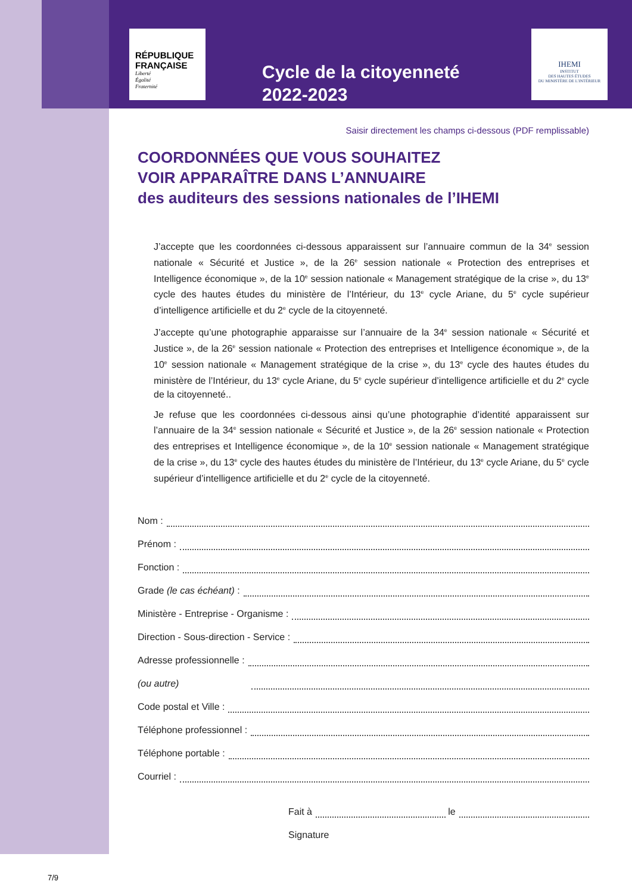RÉPUBLIQUE FRANÇAISE
Liberté
Égalité
Fraternité
Cycle de la citoyenneté
2022-2023
IHEMI
INSTITUT
DES HAUTES ÉTUDES
DU MINISTÈRE DE L'INTÉRIEUR
Saisir directement les champs ci-dessous (PDF remplissable)
COORDONNÉES QUE VOUS SOUHAITEZ
VOIR APPARAÎTRE DANS L’ANNUAIRE
des auditeurs des sessions nationales de l’IHEMI
J’accepte que les coordonnées ci-dessous apparaissent sur l’annuaire commun de la 34<sup>e</sup> session nationale « Sécurité et Justice », de la 26<sup>e</sup> session nationale « Protection des entreprises et Intelligence économique », de la 10<sup>e</sup> session nationale « Management stratégique de la crise », du 13<sup>e</sup> cycle des hautes études du ministère de l’Intérieur, du 13<sup>e</sup> cycle Ariane, du 5<sup>e</sup> cycle supérieur d’intelligence artificielle et du 2<sup>e</sup> cycle de la citoyenneté.
J’accepte qu’une photographie apparaisse sur l’annuaire de la 34<sup>e</sup> session nationale « Sécurité et Justice », de la 26<sup>e</sup> session nationale « Protection des entreprises et Intelligence économique », de la 10<sup>e</sup> session nationale « Management stratégique de la crise », du 13<sup>e</sup> cycle des hautes études du ministère de l’Intérieur, du 13<sup>e</sup> cycle Ariane, du 5<sup>e</sup> cycle supérieur d’intelligence artificielle et du 2<sup>e</sup> cycle de la citoyenneté..
Je refuse que les coordonnées ci-dessous ainsi qu’une photographie d’identité apparaissent sur l’annuaire de la 34<sup>e</sup> session nationale « Sécurité et Justice », de la 26<sup>e</sup> session nationale « Protection des entreprises et Intelligence économique », de la 10<sup>e</sup> session nationale « Management stratégique de la crise », du 13<sup>e</sup> cycle des hautes études du ministère de l’Intérieur, du 13<sup>e</sup> cycle Ariane, du 5<sup>e</sup> cycle supérieur d’intelligence artificielle et du 2<sup>e</sup> cycle de la citoyenneté.
Nom :
Prénom :
Fonction :
Grade (le cas échéant) :
Ministère - Entreprise - Organisme :
Direction - Sous-direction - Service :
Adresse professionnelle :
(ou autre)
Code postal et Ville :
Téléphone professionnel :
Téléphone portable :
Courriel :
Fait à le
Signature
7/9